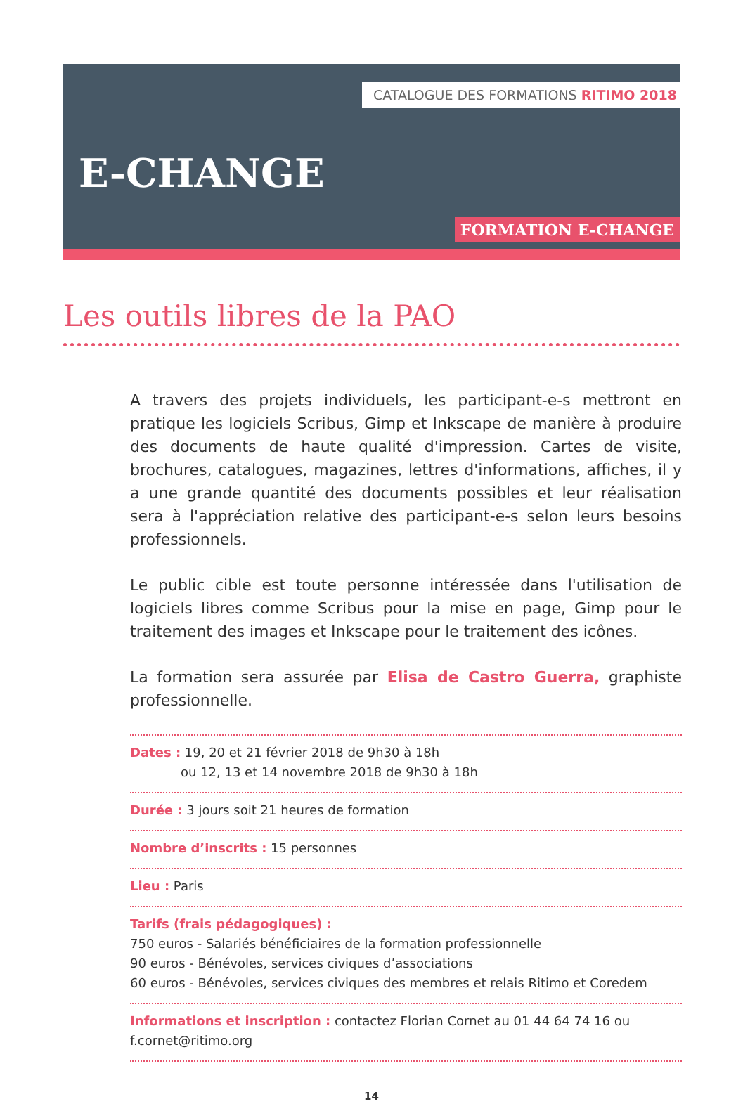CATALOGUE DES FORMATIONS RITIMO 2018
E-CHANGE
FORMATION E-CHANGE
Les outils libres de la PAO
A travers des projets individuels, les participant-e-s mettront en pratique les logiciels Scribus, Gimp et Inkscape de manière à produire des documents de haute qualité d'impression. Cartes de visite, brochures, catalogues, magazines, lettres d'informations, affiches, il y a une grande quantité des documents possibles et leur réalisation sera à l'appréciation relative des participant-e-s selon leurs besoins professionnels.
Le public cible est toute personne intéressée dans l'utilisation de logiciels libres comme Scribus pour la mise en page, Gimp pour le traitement des images et Inkscape pour le traitement des icônes.
La formation sera assurée par Elisa de Castro Guerra, graphiste professionnelle.
Dates : 19, 20 et 21 février 2018 de 9h30 à 18h
ou 12, 13 et 14 novembre 2018 de 9h30 à 18h
Durée : 3 jours soit 21 heures de formation
Nombre d’inscrits : 15 personnes
Lieu : Paris
Tarifs (frais pédagogiques) :
750 euros - Salariés bénéficiaires de la formation professionnelle
90 euros - Bénévoles, services civiques d’associations
60 euros - Bénévoles, services civiques des membres et relais Ritimo et Coredem
Informations et inscription : contactez Florian Cornet au 01 44 64 74 16 ou f.cornet@ritimo.org
14